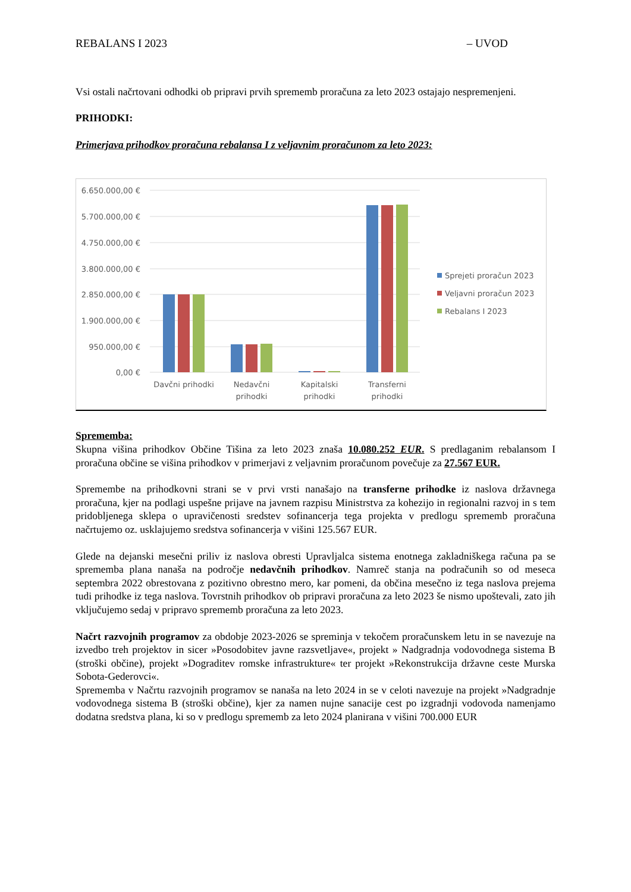REBALANS I 2023 – UVOD
Vsi ostali načrtovani odhodki ob pripravi prvih sprememb proračuna za leto 2023 ostajajo nespremenjeni.
PRIHODKI:
Primerjava prihodkov proračuna rebalansa I z veljavnim proračunom za leto 2023:
6.650.000,00 €
5.700.000,00 €
4.750.000,00 €
3.800.000,00 €
2.850.000,00 €
1.900.000,00 €
950.000,00 €
0,00 €
Davčni prihodki
Nedavčni
prihodki
Kapitalski
prihodki
Transferni
prihodki
Sprejeti proračun 2023
Veljavni proračun 2023
Rebalans I 2023
Sprememba:
Skupna višina prihodkov Občine Tišina za leto 2023 znaša 10.080.252 EUR. S predlaganim rebalansom I proračuna občine se višina prihodkov v primerjavi z veljavnim proračunom povečuje za 27.567 EUR.
Spremembe na prihodkovni strani se v prvi vrsti nanašajo na transferne prihodke iz naslova državnega proračuna, kjer na podlagi uspešne prijave na javnem razpisu Ministrstva za kohezijo in regionalni razvoj in s tem pridobljenega sklepa o upravičenosti sredstev sofinancerja tega projekta v predlogu sprememb proračuna načrtujemo oz. usklajujemo sredstva sofinancerja v višini 125.567 EUR.
Glede na dejanski mesečni priliv iz naslova obresti Upravljalca sistema enotnega zakladniškega računa pa se sprememba plana nanaša na področje nedavčnih prihodkov. Namreč stanja na podračunih so od meseca septembra 2022 obrestovana z pozitivno obrestno mero, kar pomeni, da občina mesečno iz tega naslova prejema tudi prihodke iz tega naslova. Tovrstnih prihodkov ob pripravi proračuna za leto 2023 še nismo upoštevali, zato jih vključujemo sedaj v pripravo sprememb proračuna za leto 2023.
Načrt razvojnih programov za obdobje 2023-2026 se spreminja v tekočem proračunskem letu in se navezuje na izvedbo treh projektov in sicer »Posodobitev javne razsvetljave«, projekt » Nadgradnja vodovodnega sistema B (stroški občine), projekt »Dograditev romske infrastrukture« ter projekt »Rekonstrukcija državne ceste Murska Sobota-Gederovci«.
Sprememba v Načrtu razvojnih programov se nanaša na leto 2024 in se v celoti navezuje na projekt »Nadgradnje vodovodnega sistema B (stroški občine), kjer za namen nujne sanacije cest po izgradnji vodovoda namenjamo dodatna sredstva plana, ki so v predlogu sprememb za leto 2024 planirana v višini 700.000 EUR